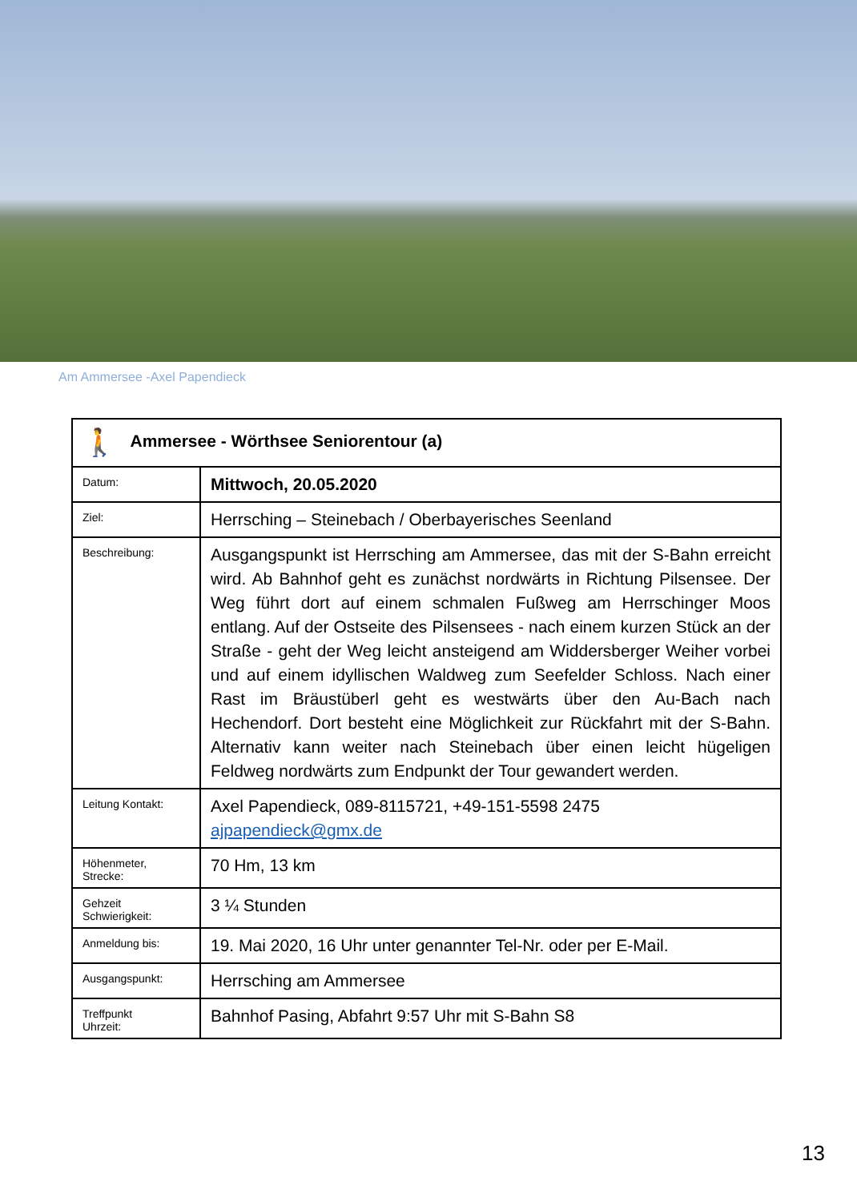Am Ammersee -Axel Papendieck
| 🚶 Ammersee - Wörthsee Seniorentour (a) | |
| Datum: | Mittwoch, 20.05.2020 |
| Ziel: | Herrsching – Steinebach / Oberbayerisches Seenland |
| Beschreibung: | Ausgangspunkt ist Herrsching am Ammersee, das mit der S-Bahn erreicht wird. Ab Bahnhof geht es zunächst nordwärts in Richtung Pilsensee. Der Weg führt dort auf einem schmalen Fußweg am Herrschinger Moos entlang. Auf der Ostseite des Pilsensees - nach einem kurzen Stück an der Straße - geht der Weg leicht ansteigend am Widdersberger Weiher vorbei und auf einem idyllischen Waldweg zum Seefelder Schloss. Nach einer Rast im Bräustüberl geht es westwärts über den Au-Bach nach Hechendorf. Dort besteht eine Möglichkeit zur Rückfahrt mit der S-Bahn. Alternativ kann weiter nach Steinebach über einen leicht hügeligen Feldweg nordwärts zum Endpunkt der Tour gewandert werden. |
| Leitung Kontakt: | Axel Papendieck, 089-8115721, +49-151-5598 2475 ajpapendieck@gmx.de |
| Höhenmeter, Strecke: | 70 Hm, 13 km |
| Gehzeit Schwierigkeit: | 3 ¼ Stunden |
| Anmeldung bis: | 19. Mai 2020, 16 Uhr unter genannter Tel-Nr. oder per E-Mail. |
| Ausgangspunkt: | Herrsching am Ammersee |
| Treffpunkt Uhrzeit: | Bahnhof Pasing, Abfahrt 9:57 Uhr mit S-Bahn S8 |
13